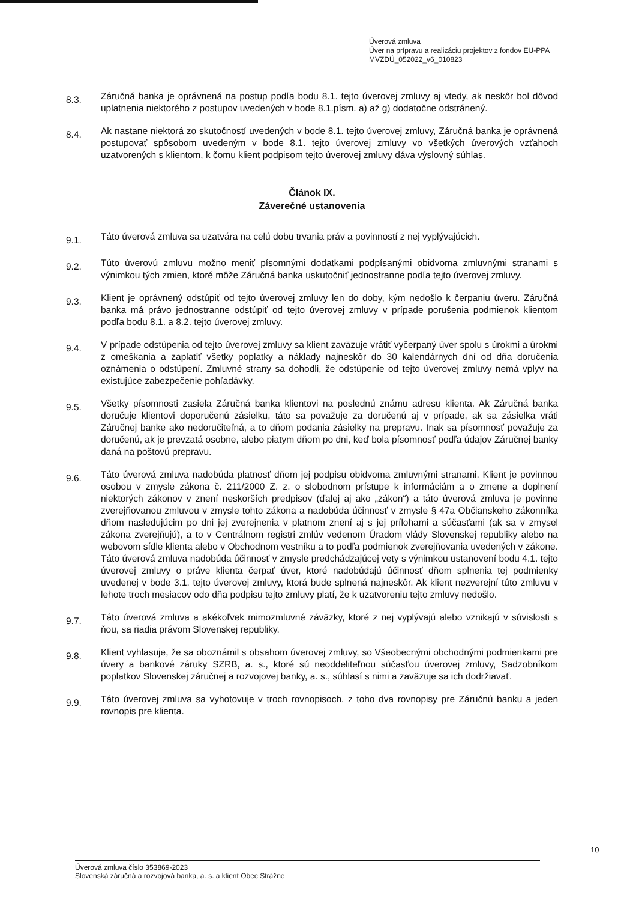Úverová zmluva
Úver na prípravu a realizáciu projektov z fondov EU-PPA
MVZDÚ_052022_v6_010823
8.3.
Záručná banka je oprávnená na postup podľa bodu 8.1. tejto úverovej zmluvy aj vtedy, ak neskôr bol dôvod uplatnenia niektorého z postupov uvedených v bode 8.1.písm. a) až g) dodatočne odstránený.
8.4.
Ak nastane niektorá zo skutočností uvedených v bode 8.1. tejto úverovej zmluvy, Záručná banka je oprávnená postupovať spôsobom uvedeným v bode 8.1. tejto úverovej zmluvy vo všetkých úverových vzťahoch uzatvorených s klientom, k čomu klient podpisom tejto úverovej zmluvy dáva výslovný súhlas.
Článok IX.
Záverečné ustanovenia
9.1.
Táto úverová zmluva sa uzatvára na celú dobu trvania práv a povinností z nej vyplývajúcich.
9.2.
Túto úverovú zmluvu možno meniť písomnými dodatkami podpísanými obidvoma zmluvnými stranami s výnimkou tých zmien, ktoré môže Záručná banka uskutočniť jednostranne podľa tejto úverovej zmluvy.
9.3.
Klient je oprávnený odstúpiť od tejto úverovej zmluvy len do doby, kým nedošlo k čerpaniu úveru. Záručná banka má právo jednostranne odstúpiť od tejto úverovej zmluvy v prípade porušenia podmienok klientom podľa bodu 8.1. a 8.2. tejto úverovej zmluvy.
9.4.
V prípade odstúpenia od tejto úverovej zmluvy sa klient zaväzuje vrátiť vyčerpaný úver spolu s úrokmi a úrokmi z omeškania a zaplatiť všetky poplatky a náklady najneskôr do 30 kalendárnych dní od dňa doručenia oznámenia o odstúpení. Zmluvné strany sa dohodli, že odstúpenie od tejto úverovej zmluvy nemá vplyv na existujúce zabezpečenie pohľadávky.
9.5.
Všetky písomnosti zasiela Záručná banka klientovi na poslednú známu adresu klienta. Ak Záručná banka doručuje klientovi doporučenú zásielku, táto sa považuje za doručenú aj v prípade, ak sa zásielka vráti Záručnej banke ako nedoručiteľná, a to dňom podania zásielky na prepravu. Inak sa písomnosť považuje za doručenú, ak je prevzatá osobne, alebo piatym dňom po dni, keď bola písomnosť podľa údajov Záručnej banky daná na poštovú prepravu.
9.6.
Táto úverová zmluva nadobúda platnosť dňom jej podpisu obidvoma zmluvnými stranami. Klient je povinnou osobou v zmysle zákona č. 211/2000 Z. z. o slobodnom prístupe k informáciám a o zmene a doplnení niektorých zákonov v znení neskorších predpisov (ďalej aj ako „zákon“) a táto úverová zmluva je povinne zverejňovanou zmluvou v zmysle tohto zákona a nadobúda účinnosť v zmysle § 47a Občianskeho zákonníka dňom nasledujúcim po dni jej zverejnenia v platnom znení aj s jej prílohami a súčasťami (ak sa v zmysel zákona zverejňujú), a to v Centrálnom registri zmlúv vedenom Úradom vlády Slovenskej republiky alebo na webovom sídle klienta alebo v Obchodnom vestníku a to podľa podmienok zverejňovania uvedených v zákone. Táto úverová zmluva nadobúda účinnosť v zmysle predchádzajúcej vety s výnimkou ustanovení bodu 4.1. tejto úverovej zmluvy o práve klienta čerpať úver, ktoré nadobúdajú účinnosť dňom splnenia tej podmienky uvedenej v bode 3.1. tejto úverovej zmluvy, ktorá bude splnená najneskôr. Ak klient nezverejní túto zmluvu v lehote troch mesiacov odo dňa podpisu tejto zmluvy platí, že k uzatvoreniu tejto zmluvy nedošlo.
9.7.
Táto úverová zmluva a akékoľvek mimozmluvné záväzky, ktoré z nej vyplývajú alebo vznikajú v súvislosti s ňou, sa riadia právom Slovenskej republiky.
9.8.
Klient vyhlasuje, že sa oboznámil s obsahom úverovej zmluvy, so Všeobecnými obchodnými podmienkami pre úvery a bankové záruky SZRB, a. s., ktoré sú neoddeliteľnou súčasťou úverovej zmluvy, Sadzobníkom poplatkov Slovenskej záručnej a rozvojovej banky, a. s., súhlasí s nimi a zaväzuje sa ich dodržiavať.
9.9.
Táto úverovej zmluva sa vyhotovuje v troch rovnopisoch, z toho dva rovnopisy pre Záručnú banku a jeden rovnopis pre klienta.
10
Úverová zmluva číslo 353869-2023
Slovenská záručná a rozvojová banka, a. s. a klient Obec Strážne